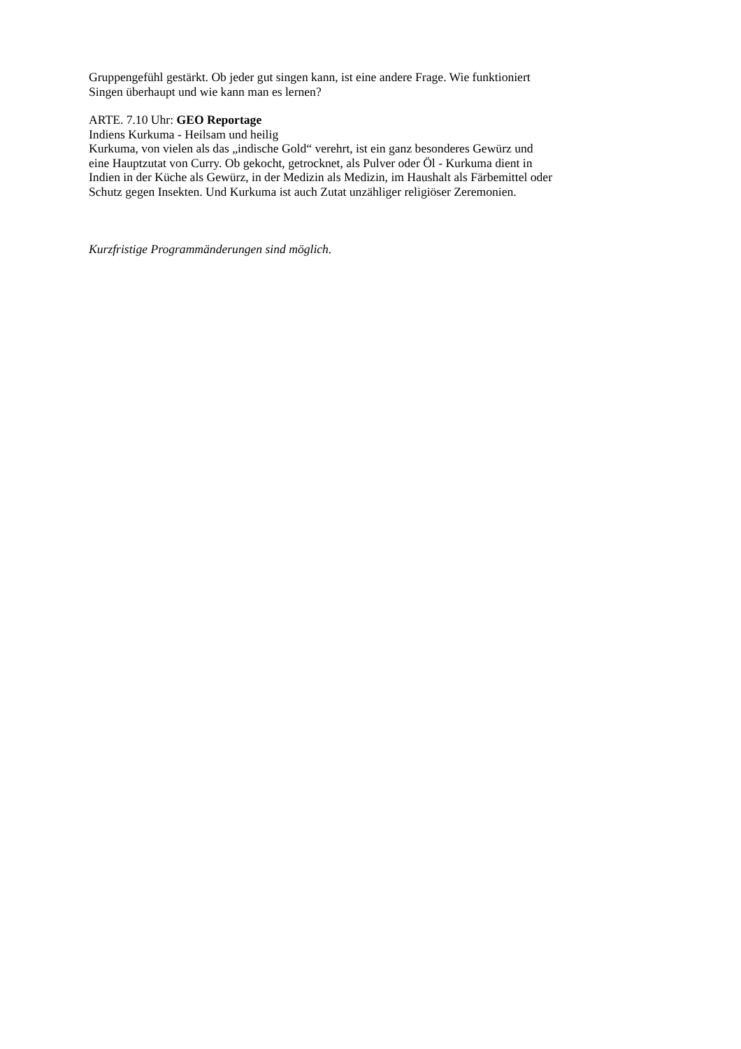Gruppengefühl gestärkt. Ob jeder gut singen kann, ist eine andere Frage. Wie funktioniert
Singen überhaupt und wie kann man es lernen?
ARTE. 7.10 Uhr: GEO Reportage
Indiens Kurkuma - Heilsam und heilig
Kurkuma, von vielen als das „indische Gold“ verehrt, ist ein ganz besonderes Gewürz und
eine Hauptzutat von Curry. Ob gekocht, getrocknet, als Pulver oder Öl - Kurkuma dient in
Indien in der Küche als Gewürz, in der Medizin als Medizin, im Haushalt als Färbemittel oder
Schutz gegen Insekten. Und Kurkuma ist auch Zutat unzähliger religiöser Zeremonien.
Kurzfristige Programmänderungen sind möglich.